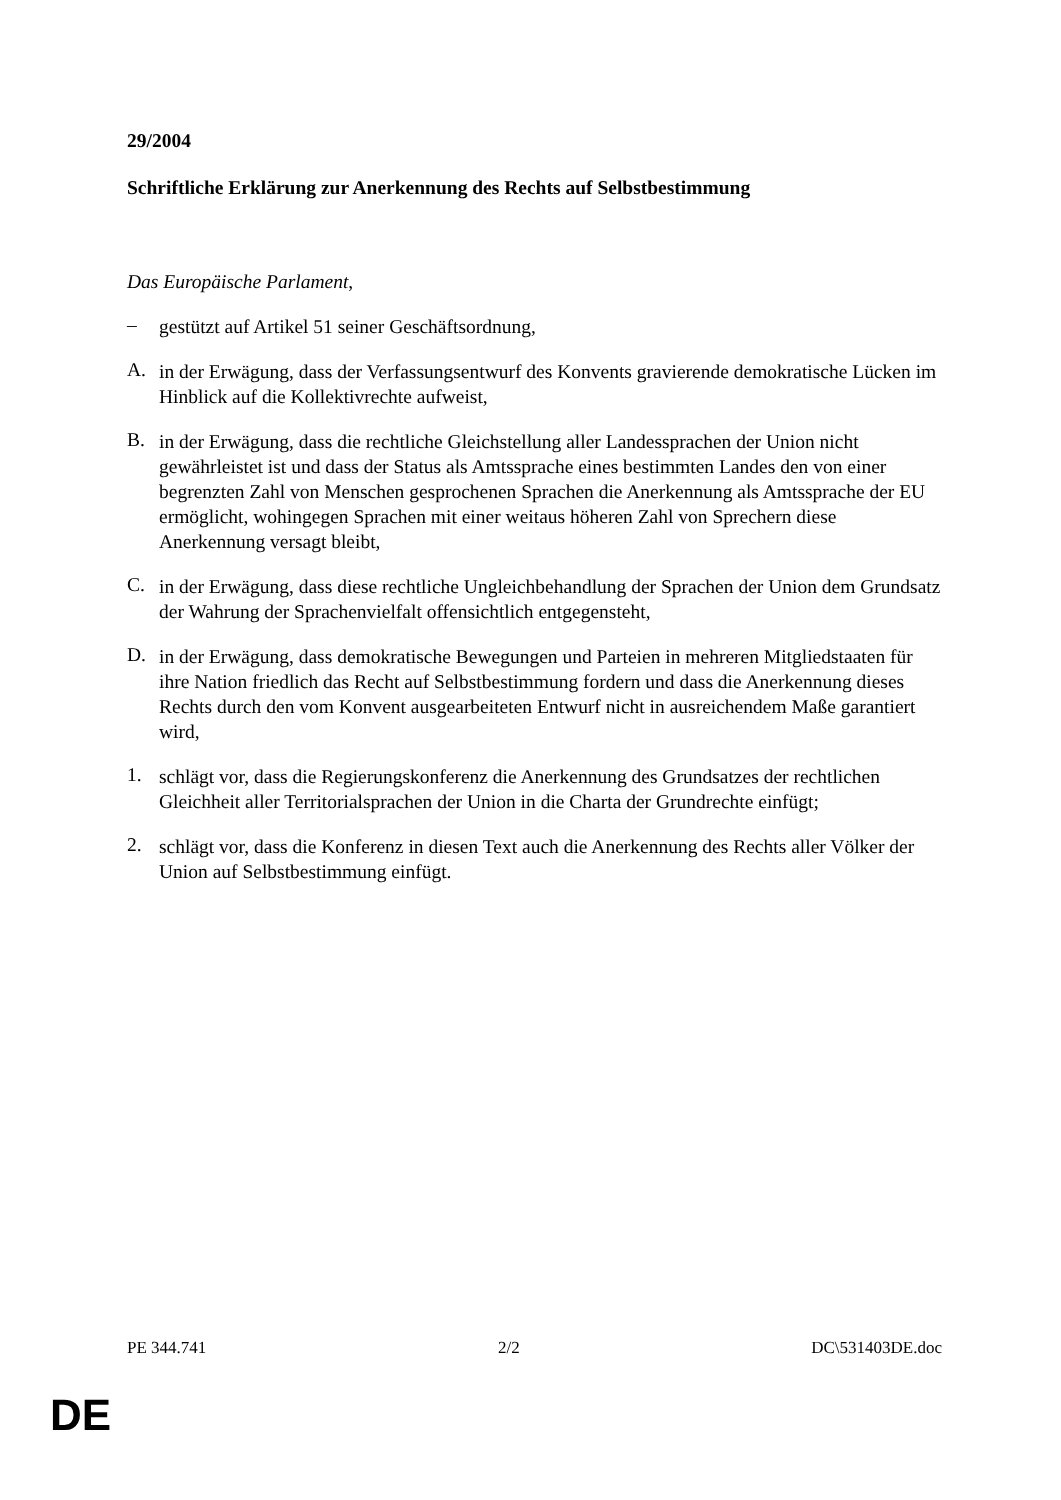29/2004
Schriftliche Erklärung zur Anerkennung des Rechts auf Selbstbestimmung
Das Europäische Parlament,
–
gestützt auf Artikel 51 seiner Geschäftsordnung,
A.
in der Erwägung, dass der Verfassungsentwurf des Konvents gravierende demokratische Lücken im Hinblick auf die Kollektivrechte aufweist,
B.
in der Erwägung, dass die rechtliche Gleichstellung aller Landessprachen der Union nicht gewährleistet ist und dass der Status als Amtssprache eines bestimmten Landes den von einer begrenzten Zahl von Menschen gesprochenen Sprachen die Anerkennung als Amtssprache der EU ermöglicht, wohingegen Sprachen mit einer weitaus höheren Zahl von Sprechern diese Anerkennung versagt bleibt,
C.
in der Erwägung, dass diese rechtliche Ungleichbehandlung der Sprachen der Union dem Grundsatz der Wahrung der Sprachenvielfalt offensichtlich entgegensteht,
D.
in der Erwägung, dass demokratische Bewegungen und Parteien in mehreren Mitgliedstaaten für ihre Nation friedlich das Recht auf Selbstbestimmung fordern und dass die Anerkennung dieses Rechts durch den vom Konvent ausgearbeiteten Entwurf nicht in ausreichendem Maße garantiert wird,
1.
schlägt vor, dass die Regierungskonferenz die Anerkennung des Grundsatzes der rechtlichen Gleichheit aller Territorialsprachen der Union in die Charta der Grundrechte einfügt;
2.
schlägt vor, dass die Konferenz in diesen Text auch die Anerkennung des Rechts aller Völker der Union auf Selbstbestimmung einfügt.
PE 344.741 2/2 DC\531403DE.doc
DE